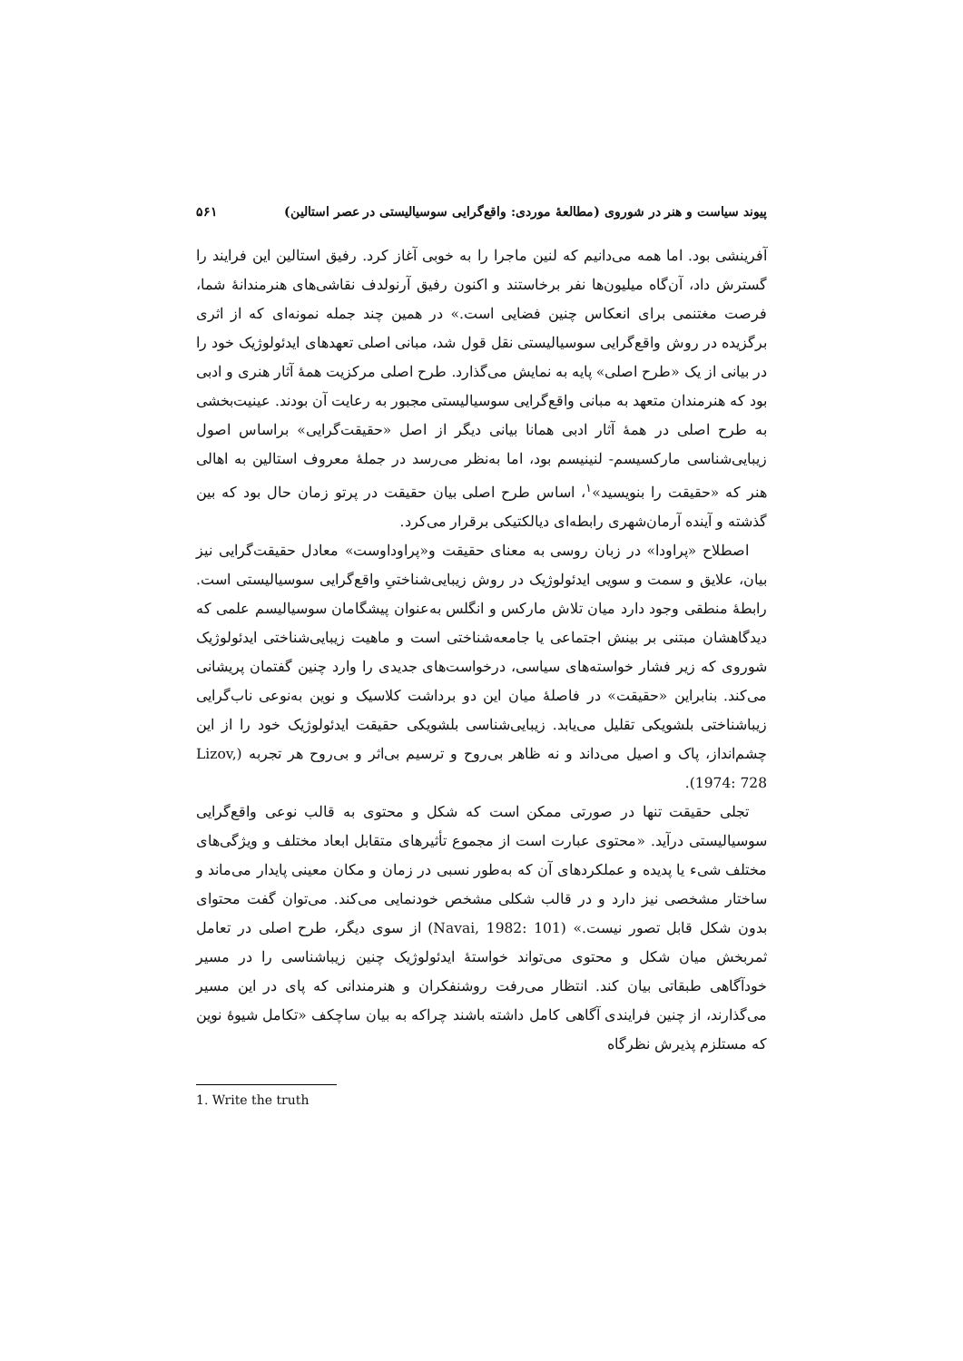پیوند سیاست و هنر در شوروی (مطالعهٔ موردی: واقع‌گرایی سوسیالیستی در عصر استالین) ۵۶۱
آفرینشی بود. اما همه می‌دانیم که لنین ماجرا را به خوبی آغاز کرد. رفیق استالین این فرایند را گسترش داد، آن‌گاه میلیون‌ها نفر برخاستند و اکنون رفیق آرنولدف نقاشی‌های هنرمندانهٔ شما، فرصت مغتنمی برای انعکاس چنین فضایی است.» در همین چند جمله نمونه‌ای که از اثری برگزیده در روش واقع‌گرایی سوسیالیستی نقل قول شد، مبانی اصلی تعهدهای ایدئولوژیک خود را در بیانی از یک «طرح اصلی» پایه به نمایش می‌گذارد. طرح اصلی مرکزیت همهٔ آثار هنری و ادبی بود که هنرمندان متعهد به مبانی واقع‌گرایی سوسیالیستی مجبور به رعایت آن بودند. عینیت‌بخشی به طرح اصلی در همهٔ آثار ادبی همانا بیانی دیگر از اصل «حقیقت‌گرایی» براساس اصول زیبایی‌شناسی مارکسیسم- لنینیسم بود، اما به‌نظر می‌رسد در جملهٔ معروف استالین به اهالی هنر که «حقیقت را بنویسید»<sup>۱</sup>، اساس طرح اصلی بیان حقیقت در پرتو زمان حال بود که بین گذشته و آینده آرمان‌شهری رابطه‌ای دیالکتیکی برقرار می‌کرد.
اصطلاح «پراودا» در زبان روسی به معنای حقیقت و«پراوداوست» معادل حقیقت‌گرایی نیز بیان، علایق و سمت و سویی ایدئولوژیک در روش زیبایی‌شناختیِ واقع‌گرایی سوسیالیستی است. رابطهٔ منطقی وجود دارد میان تلاش مارکس و انگلس به‌عنوان پیشگامان سوسیالیسم علمی که دیدگاهشان مبتنی بر بینش اجتماعی یا جامعه‌شناختی است و ماهیت زیبایی‌شناختی ایدئولوژیک شوروی که زیر فشار خواسته‌های سیاسی، درخواست‌های جدیدی را وارد چنین گفتمان پریشانی می‌کند. بنابراین «حقیقت» در فاصلهٔ میان این دو برداشت کلاسیک و نوین به‌نوعی ناب‌گرایی زیباشناختی بلشویکی تقلیل می‌یابد. زیبایی‌شناسی بلشویکی حقیقت ایدئولوژیک خود را از این چشم‌انداز، پاک و اصیل می‌داند و نه ظاهر بی‌روح و ترسیم بی‌اثر و بی‌روح هر تجربه (Lizov, 1974: 728).
تجلی حقیقت تنها در صورتی ممکن است که شکل و محتوی به قالب نوعی واقع‌گرایی سوسیالیستی درآید. «محتوی عبارت است از مجموع تأثیرهای متقابل ابعاد مختلف و ویژگی‌های مختلف شیء یا پدیده و عملکردهای آن که به‌طور نسبی در زمان و مکان معینی پایدار می‌ماند و ساختار مشخصی نیز دارد و در قالب شکلی مشخص خودنمایی می‌کند. می‌توان گفت محتوای بدون شکل قابل تصور نیست.» (Navai, 1982: 101) از سوی دیگر، طرح اصلی در تعامل ثمربخش میان شکل و محتوی می‌تواند خواستهٔ ایدئولوژیک چنین زیباشناسی را در مسیر خودآگاهی طبقاتی بیان کند. انتظار می‌رفت روشنفکران و هنرمندانی که پای در این مسیر می‌گذارند، از چنین فرایندی آگاهی کامل داشته باشند چراکه به بیان ساچکف «تکامل شیوهٔ نوین که مستلزم پذیرش نظرگاه
1. Write the truth